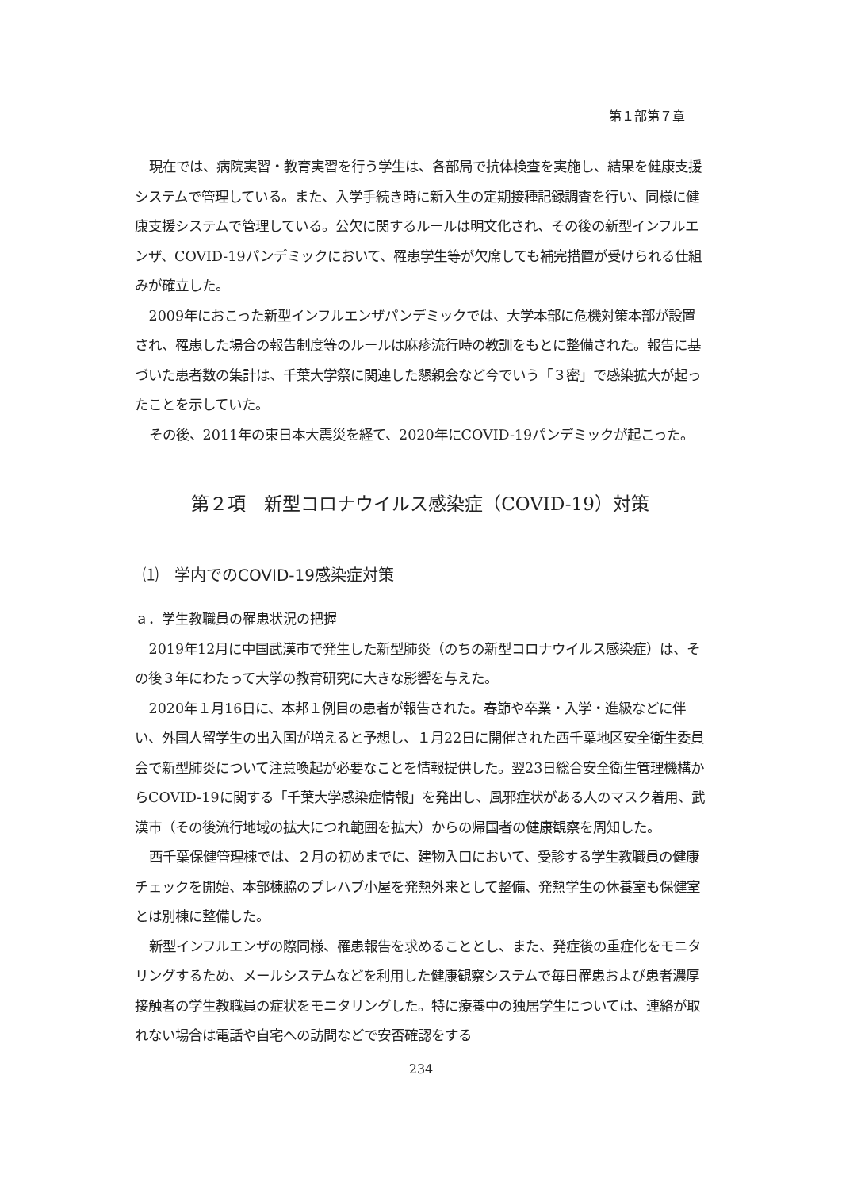第１部第７章
現在では、病院実習・教育実習を行う学生は、各部局で抗体検査を実施し、結果を健康支援システムで管理している。また、入学手続き時に新入生の定期接種記録調査を行い、同様に健康支援システムで管理している。公欠に関するルールは明文化され、その後の新型インフルエンザ、COVID-19パンデミックにおいて、罹患学生等が欠席しても補完措置が受けられる仕組みが確立した。
2009年におこった新型インフルエンザパンデミックでは、大学本部に危機対策本部が設置され、罹患した場合の報告制度等のルールは麻疹流行時の教訓をもとに整備された。報告に基づいた患者数の集計は、千葉大学祭に関連した懇親会など今でいう「３密」で感染拡大が起ったことを示していた。
その後、2011年の東日本大震災を経て、2020年にCOVID-19パンデミックが起こった。
第２項　新型コロナウイルス感染症（COVID-19）対策
⑴　学内でのCOVID-19感染症対策
ａ．学生教職員の罹患状況の把握
2019年12月に中国武漢市で発生した新型肺炎（のちの新型コロナウイルス感染症）は、その後３年にわたって大学の教育研究に大きな影響を与えた。
2020年１月16日に、本邦１例目の患者が報告された。春節や卒業・入学・進級などに伴い、外国人留学生の出入国が増えると予想し、１月22日に開催された西千葉地区安全衛生委員会で新型肺炎について注意喚起が必要なことを情報提供した。翌23日総合安全衛生管理機構からCOVID-19に関する「千葉大学感染症情報」を発出し、風邪症状がある人のマスク着用、武漢市（その後流行地域の拡大につれ範囲を拡大）からの帰国者の健康観察を周知した。
西千葉保健管理棟では、２月の初めまでに、建物入口において、受診する学生教職員の健康チェックを開始、本部棟脇のプレハブ小屋を発熱外来として整備、発熱学生の休養室も保健室とは別棟に整備した。
新型インフルエンザの際同様、罹患報告を求めることとし、また、発症後の重症化をモニタリングするため、メールシステムなどを利用した健康観察システムで毎日罹患および患者濃厚接触者の学生教職員の症状をモニタリングした。特に療養中の独居学生については、連絡が取れない場合は電話や自宅への訪問などで安否確認をする
234